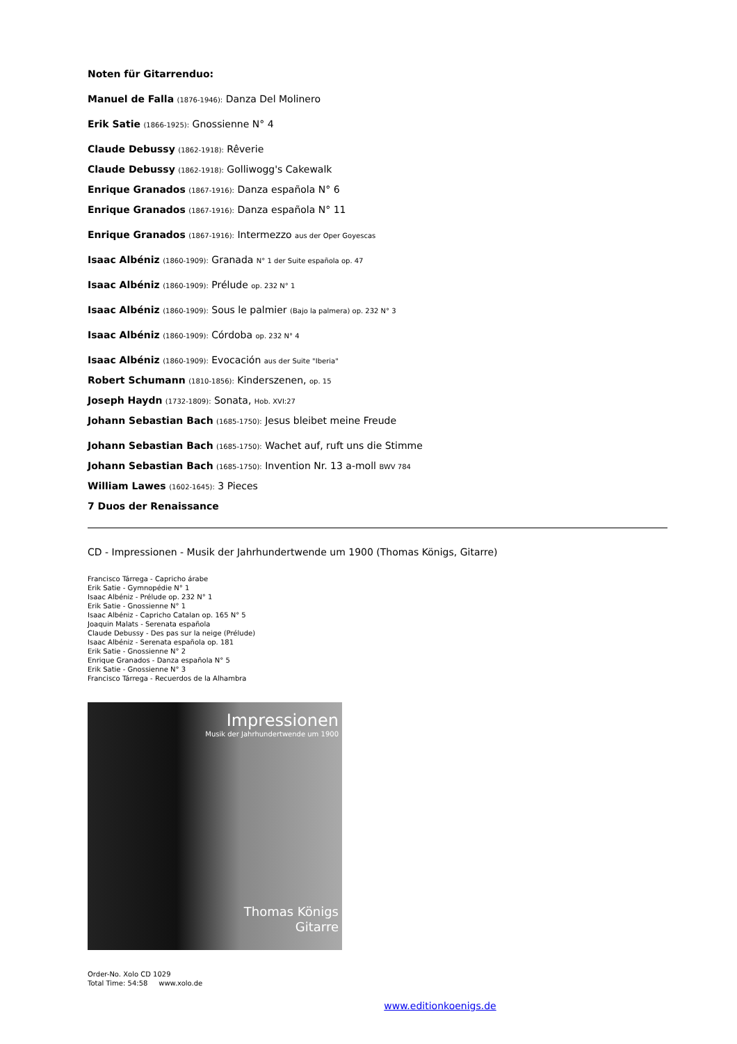Noten für Gitarrenduo:
Manuel de Falla (1876-1946): Danza Del Molinero
Erik Satie (1866-1925): Gnossienne N° 4
Claude Debussy (1862-1918): Rêverie
Claude Debussy (1862-1918): Golliwogg's Cakewalk
Enrique Granados (1867-1916): Danza española N° 6
Enrique Granados (1867-1916): Danza española N° 11
Enrique Granados (1867-1916): Intermezzo aus der Oper Goyescas
Isaac Albéniz (1860-1909): Granada N° 1 der Suite española op. 47
Isaac Albéniz (1860-1909): Prélude op. 232 N° 1
Isaac Albéniz (1860-1909): Sous le palmier (Bajo la palmera) op. 232 N° 3
Isaac Albéniz (1860-1909): Córdoba op. 232 N° 4
Isaac Albéniz (1860-1909): Evocación aus der Suite "Iberia"
Robert Schumann (1810-1856): Kinderszenen, op. 15
Joseph Haydn (1732-1809): Sonata, Hob. XVI:27
Johann Sebastian Bach (1685-1750): Jesus bleibet meine Freude
Johann Sebastian Bach (1685-1750): Wachet auf, ruft uns die Stimme
Johann Sebastian Bach (1685-1750): Invention Nr. 13 a-moll BWV 784
William Lawes (1602-1645): 3 Pieces
7 Duos der Renaissance
CD - Impressionen - Musik der Jahrhundertwende um 1900 (Thomas Königs, Gitarre)
Francisco Tárrega - Capricho árabe
Erik Satie - Gymnopédie N° 1
Isaac Albéniz - Prélude op. 232 N° 1
Erik Satie - Gnossienne N° 1
Isaac Albéniz - Capricho Catalan op. 165 N° 5
Joaquin Malats - Serenata española
Claude Debussy - Des pas sur la neige (Prélude)
Isaac Albéniz - Serenata española op. 181
Erik Satie - Gnossienne N° 2
Enrique Granados - Danza española N° 5
Erik Satie - Gnossienne N° 3
Francisco Tárrega - Recuerdos de la Alhambra
Impressionen
Musik der Jahrhundertwende um 1900
Thomas Königs
Gitarre
Order-No. Xolo CD 1029
Total Time: 54:58 www.xolo.de
www.editionkoenigs.de